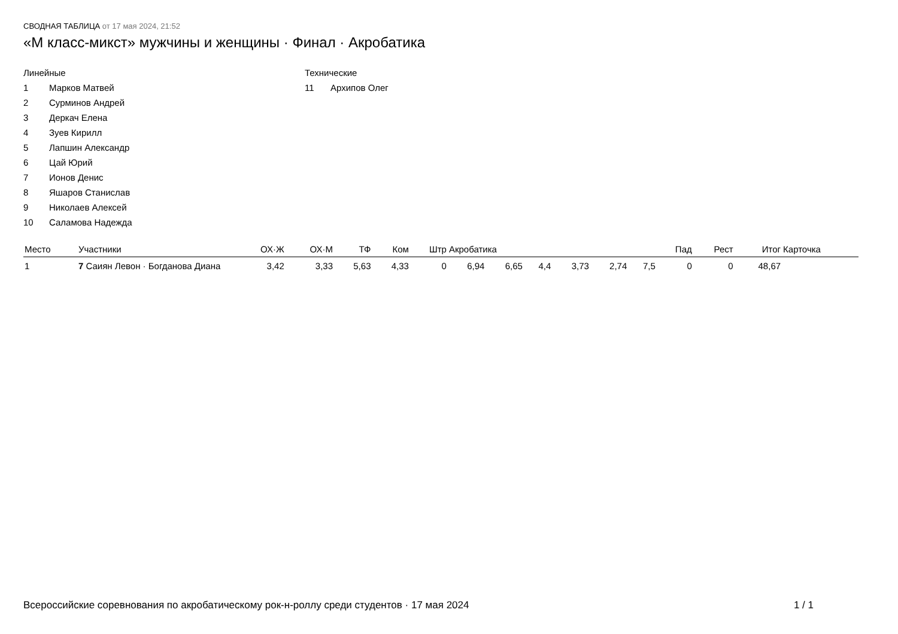СВОДНАЯ ТАБЛИЦА от 17 мая 2024, 21:52
«M класс-микст» мужчины и женщины · Финал · Акробатика
Линейные
1 Марков Матвей
2 Сурминов Андрей
3 Деркач Елена
4 Зуев Кирилл
5 Лапшин Александр
6 Цай Юрий
7 Ионов Денис
8 Яшаров Станислав
9 Николаев Алексей
10 Саламова Надежда
Технические
11 Архипов Олег
| Место | Участники | ОХ·Ж | ОХ·М | ТФ | Ком | Штр | Акробатика | | | | | | Пад | Рест | Итог | Карточка |
| --- | --- | --- | --- | --- | --- | --- | --- | --- | --- | --- | --- | --- | --- | --- | --- | --- |
| 1 | 7 Саиян Левон · Богданова Диана | 3,42 | 3,33 | 5,63 | 4,33 | 0 | 6,94 | 6,65 | 4,4 | 3,73 | 2,74 | 7,5 | 0 | 0 | 48,67 | |
Всероссийские соревнования по акробатическому рок-н-роллу среди студентов · 17 мая 2024 1 / 1